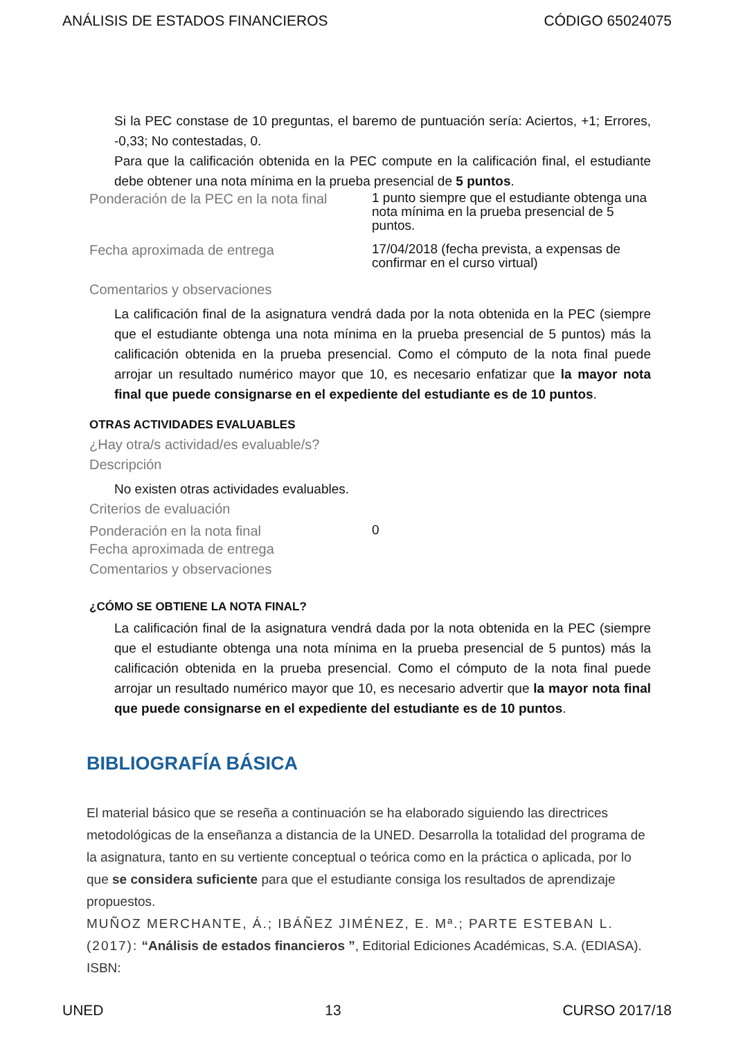ANÁLISIS DE ESTADOS FINANCIEROS CÓDIGO 65024075
Si la PEC constase de 10 preguntas, el baremo de puntuación sería: Aciertos, +1; Errores, -0,33; No contestadas, 0.
Para que la calificación obtenida en la PEC compute en la calificación final, el estudiante debe obtener una nota mínima en la prueba presencial de 5 puntos.
Ponderación de la PEC en la nota final
1 punto siempre que el estudiante obtenga una nota mínima en la prueba presencial de 5 puntos.
Fecha aproximada de entrega
17/04/2018 (fecha prevista, a expensas de confirmar en el curso virtual)
Comentarios y observaciones
La calificación final de la asignatura vendrá dada por la nota obtenida en la PEC (siempre que el estudiante obtenga una nota mínima en la prueba presencial de 5 puntos) más la calificación obtenida en la prueba presencial. Como el cómputo de la nota final puede arrojar un resultado numérico mayor que 10, es necesario enfatizar que la mayor nota final que puede consignarse en el expediente del estudiante es de 10 puntos.
OTRAS ACTIVIDADES EVALUABLES
¿Hay otra/s actividad/es evaluable/s?
Descripción
No existen otras actividades evaluables.
Criterios de evaluación
Ponderación en la nota final
0
Fecha aproximada de entrega
Comentarios y observaciones
¿CÓMO SE OBTIENE LA NOTA FINAL?
La calificación final de la asignatura vendrá dada por la nota obtenida en la PEC (siempre que el estudiante obtenga una nota mínima en la prueba presencial de 5 puntos) más la calificación obtenida en la prueba presencial. Como el cómputo de la nota final puede arrojar un resultado numérico mayor que 10, es necesario advertir que la mayor nota final que puede consignarse en el expediente del estudiante es de 10 puntos.
BIBLIOGRAFÍA BÁSICA
El material básico que se reseña a continuación se ha elaborado siguiendo las directrices metodológicas de la enseñanza a distancia de la UNED. Desarrolla la totalidad del programa de la asignatura, tanto en su vertiente conceptual o teórica como en la práctica o aplicada, por lo que se considera suficiente para que el estudiante consiga los resultados de aprendizaje propuestos.
MUÑOZ MERCHANTE, Á.; IBÁÑEZ JIMÉNEZ, E. Mª.; PARTE ESTEBAN L. (2017): “Análisis de estados financieros ”, Editorial Ediciones Académicas, S.A. (EDIASA). ISBN:
UNED 13 CURSO 2017/18